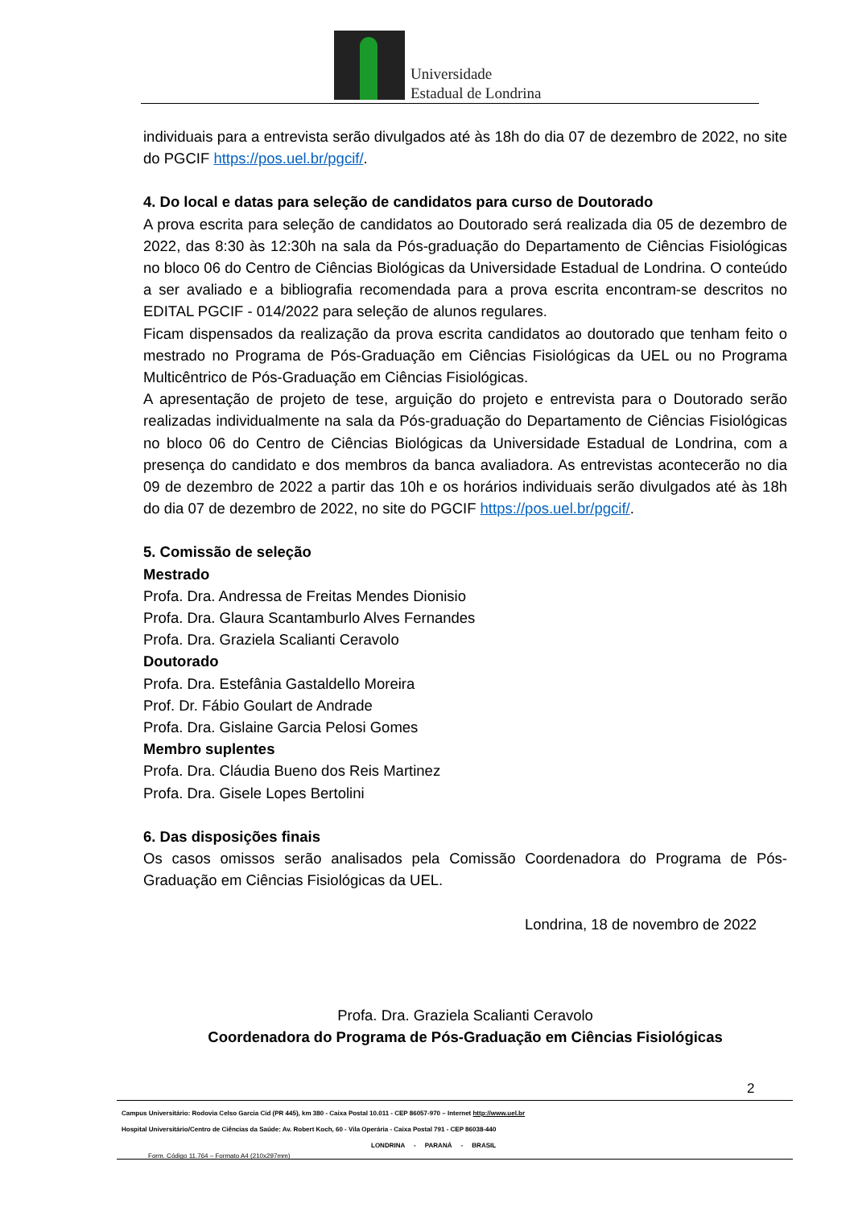Universidade
Estadual de Londrina
individuais para a entrevista serão divulgados até às 18h do dia 07 de dezembro de 2022, no site do PGCIF https://pos.uel.br/pgcif/.
4. Do local e datas para seleção de candidatos para curso de Doutorado
A prova escrita para seleção de candidatos ao Doutorado será realizada dia 05 de dezembro de 2022, das 8:30 às 12:30h na sala da Pós-graduação do Departamento de Ciências Fisiológicas no bloco 06 do Centro de Ciências Biológicas da Universidade Estadual de Londrina. O conteúdo a ser avaliado e a bibliografia recomendada para a prova escrita encontram-se descritos no EDITAL PGCIF - 014/2022 para seleção de alunos regulares.
Ficam dispensados da realização da prova escrita candidatos ao doutorado que tenham feito o mestrado no Programa de Pós-Graduação em Ciências Fisiológicas da UEL ou no Programa Multicêntrico de Pós-Graduação em Ciências Fisiológicas.
A apresentação de projeto de tese, arguição do projeto e entrevista para o Doutorado serão realizadas individualmente na sala da Pós-graduação do Departamento de Ciências Fisiológicas no bloco 06 do Centro de Ciências Biológicas da Universidade Estadual de Londrina, com a presença do candidato e dos membros da banca avaliadora. As entrevistas acontecerão no dia 09 de dezembro de 2022 a partir das 10h e os horários individuais serão divulgados até às 18h do dia 07 de dezembro de 2022, no site do PGCIF https://pos.uel.br/pgcif/.
5. Comissão de seleção
Mestrado
Profa. Dra. Andressa de Freitas Mendes Dionisio
Profa. Dra. Glaura Scantamburlo Alves Fernandes
Profa. Dra. Graziela Scalianti Ceravolo
Doutorado
Profa. Dra. Estefânia Gastaldello Moreira
Prof. Dr. Fábio Goulart de Andrade
Profa. Dra. Gislaine Garcia Pelosi Gomes
Membro suplentes
Profa. Dra. Cláudia Bueno dos Reis Martinez
Profa. Dra. Gisele Lopes Bertolini
6. Das disposições finais
Os casos omissos serão analisados pela Comissão Coordenadora do Programa de Pós-Graduação em Ciências Fisiológicas da UEL.
Londrina, 18 de novembro de 2022
Profa. Dra. Graziela Scalianti Ceravolo
Coordenadora do Programa de Pós-Graduação em Ciências Fisiológicas
2
Campus Universitário: Rodovia Celso Garcia Cid (PR 445), km 380 - Caixa Postal 10.011 - CEP 86057-970 – Internet http://www.uel.br
Hospital Universitário/Centro de Ciências da Saúde: Av. Robert Koch, 60 - Vila Operária - Caixa Postal 791 - CEP 86038-440
LONDRINA - PARANÁ - BRASIL
Form. Código 11.764 – Formato A4 (210x297mm)